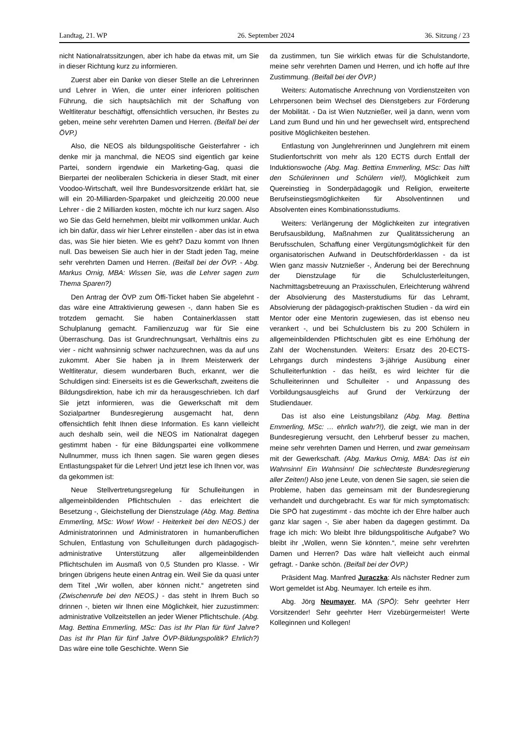Landtag, 21. WP 26. September 2024 36. Sitzung / 23
nicht Nationalratssitzungen, aber ich habe da etwas mit, um Sie in dieser Richtung kurz zu informieren.
Zuerst aber ein Danke von dieser Stelle an die Lehrerinnen und Lehrer in Wien, die unter einer inferioren politischen Führung, die sich hauptsächlich mit der Schaffung von Weltliteratur beschäftigt, offensichtlich versuchen, ihr Bestes zu geben, meine sehr verehrten Damen und Herren. (Beifall bei der ÖVP.)
Also, die NEOS als bildungspolitische Geisterfahrer - ich denke mir ja manchmal, die NEOS sind eigentlich gar keine Partei, sondern irgendwie ein Marketing-Gag, quasi die Bierpartei der neoliberalen Schickeria in dieser Stadt, mit einer Voodoo-Wirtschaft, weil Ihre Bundesvorsitzende erklärt hat, sie will ein 20-Milliarden-Sparpaket und gleichzeitig 20.000 neue Lehrer - die 2 Milliarden kosten, möchte ich nur kurz sagen. Also wo Sie das Geld hernehmen, bleibt mir vollkommen unklar. Auch ich bin dafür, dass wir hier Lehrer einstellen - aber das ist in etwa das, was Sie hier bieten. Wie es geht? Dazu kommt von Ihnen null. Das beweisen Sie auch hier in der Stadt jeden Tag, meine sehr verehrten Damen und Herren. (Beifall bei der ÖVP. - Abg. Markus Ornig, MBA: Wissen Sie, was die Lehrer sagen zum Thema Sparen?)
Den Antrag der ÖVP zum Öffi-Ticket haben Sie abgelehnt - das wäre eine Attraktivierung gewesen -, dann haben Sie es trotzdem gemacht. Sie haben Containerklassen statt Schulplanung gemacht. Familienzuzug war für Sie eine Überraschung. Das ist Grundrechnungsart, Verhältnis eins zu vier - nicht wahnsinnig schwer nachzurechnen, was da auf uns zukommt. Aber Sie haben ja in Ihrem Meisterwerk der Weltliteratur, diesem wunderbaren Buch, erkannt, wer die Schuldigen sind: Einerseits ist es die Gewerkschaft, zweitens die Bildungsdirektion, habe ich mir da herausgeschrieben. Ich darf Sie jetzt informieren, was die Gewerkschaft mit dem Sozialpartner Bundesregierung ausgemacht hat, denn offensichtlich fehlt Ihnen diese Information. Es kann vielleicht auch deshalb sein, weil die NEOS im Nationalrat dagegen gestimmt haben - für eine Bildungspartei eine vollkommene Nullnummer, muss ich Ihnen sagen. Sie waren gegen dieses Entlastungspaket für die Lehrer! Und jetzt lese ich Ihnen vor, was da gekommen ist:
Neue Stellvertretungsregelung für Schulleitungen in allgemeinbildenden Pflichtschulen - das erleichtert die Besetzung -, Gleichstellung der Dienstzulage (Abg. Mag. Bettina Emmerling, MSc: Wow! Wow! - Heiterkeit bei den NEOS.) der Administratorinnen und Administratoren in humanberuflichen Schulen, Entlastung von Schulleitungen durch pädagogisch-administrative Unterstützung aller allgemeinbildenden Pflichtschulen im Ausmaß von 0,5 Stunden pro Klasse. - Wir bringen übrigens heute einen Antrag ein. Weil Sie da quasi unter dem Titel „Wir wollen, aber können nicht.“ angetreten sind (Zwischenrufe bei den NEOS.) - das steht in Ihrem Buch so drinnen -, bieten wir Ihnen eine Möglichkeit, hier zuzustimmen: administrative Vollzeitstellen an jeder Wiener Pflichtschule. (Abg. Mag. Bettina Emmerling, MSc: Das ist Ihr Plan für fünf Jahre? Das ist Ihr Plan für fünf Jahre ÖVP-Bildungspolitik? Ehrlich?) Das wäre eine tolle Geschichte. Wenn Sie
da zustimmen, tun Sie wirklich etwas für die Schulstandorte, meine sehr verehrten Damen und Herren, und ich hoffe auf Ihre Zustimmung. (Beifall bei der ÖVP.)
Weiters: Automatische Anrechnung von Vordienstzeiten von Lehrpersonen beim Wechsel des Dienstgebers zur Förderung der Mobilität. - Da ist Wien Nutznießer, weil ja dann, wenn vom Land zum Bund und hin und her gewechselt wird, entsprechend positive Möglichkeiten bestehen.
Entlastung von Junglehrerinnen und Junglehrern mit einem Studienfortschritt von mehr als 120 ECTS durch Entfall der Induktionswoche (Abg. Mag. Bettina Emmerling, MSc: Das hilft den Schülerinnen und Schülern viel!), Möglichkeit zum Quereinstieg in Sonderpädagogik und Religion, erweiterte Berufseinstiegsmöglichkeiten für Absolventinnen und Absolventen eines Kombinationsstudiums.
Weiters: Verlängerung der Möglichkeiten zur integrativen Berufsausbildung, Maßnahmen zur Qualitätssicherung an Berufsschulen, Schaffung einer Vergütungsmöglichkeit für den organisatorischen Aufwand in Deutschförderklassen - da ist Wien ganz massiv Nutznießer -, Änderung bei der Berechnung der Dienstzulage für die Schulclusterleitungen, Nachmittagsbetreuung an Praxisschulen, Erleichterung während der Absolvierung des Masterstudiums für das Lehramt, Absolvierung der pädagogisch-praktischen Studien - da wird ein Mentor oder eine Mentorin zugewiesen, das ist ebenso neu verankert -, und bei Schulclustern bis zu 200 Schülern in allgemeinbildenden Pflichtschulen gibt es eine Erhöhung der Zahl der Wochenstunden. Weiters: Ersatz des 20-ECTS-Lehrgangs durch mindestens 3-jährige Ausübung einer Schulleiterfunktion - das heißt, es wird leichter für die Schulleiterinnen und Schulleiter - und Anpassung des Vorbildungsausgleichs auf Grund der Verkürzung der Studiendauer.
Das ist also eine Leistungsbilanz (Abg. Mag. Bettina Emmerling, MSc: … ehrlich wahr?!), die zeigt, wie man in der Bundesregierung versucht, den Lehrberuf besser zu machen, meine sehr verehrten Damen und Herren, und zwar gemeinsam mit der Gewerkschaft. (Abg. Markus Ornig, MBA: Das ist ein Wahnsinn! Ein Wahnsinn! Die schlechteste Bundesregierung aller Zeiten!) Also jene Leute, von denen Sie sagen, sie seien die Probleme, haben das gemeinsam mit der Bundesregierung verhandelt und durchgebracht. Es war für mich symptomatisch: Die SPÖ hat zugestimmt - das möchte ich der Ehre halber auch ganz klar sagen -, Sie aber haben da dagegen gestimmt. Da frage ich mich: Wo bleibt Ihre bildungspolitische Aufgabe? Wo bleibt ihr „Wollen, wenn Sie könnten.“, meine sehr verehrten Damen und Herren? Das wäre halt vielleicht auch einmal gefragt. - Danke schön. (Beifall bei der ÖVP.)
Präsident Mag. Manfred Juraczka: Als nächster Redner zum Wort gemeldet ist Abg. Neumayer. Ich erteile es ihm.
Abg. Jörg Neumayer, MA (SPÖ): Sehr geehrter Herr Vorsitzender! Sehr geehrter Herr Vizebürgermeister! Werte Kolleginnen und Kollegen!